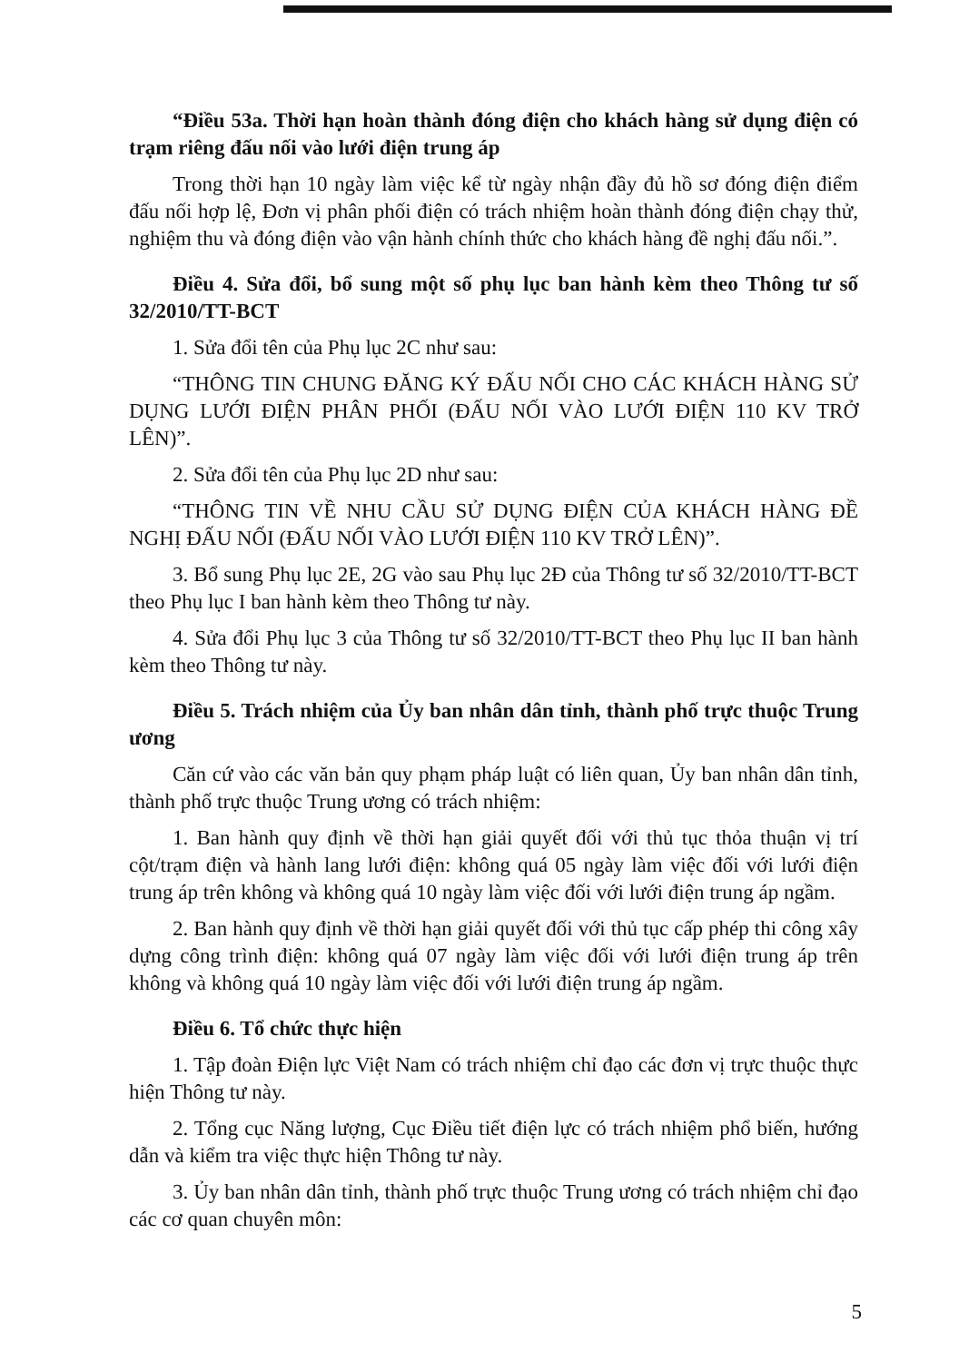“Điều 53a. Thời hạn hoàn thành đóng điện cho khách hàng sử dụng điện có trạm riêng đấu nối vào lưới điện trung áp
Trong thời hạn 10 ngày làm việc kể từ ngày nhận đầy đủ hồ sơ đóng điện điểm đấu nối hợp lệ, Đơn vị phân phối điện có trách nhiệm hoàn thành đóng điện chạy thử, nghiệm thu và đóng điện vào vận hành chính thức cho khách hàng đề nghị đấu nối.”.
Điều 4. Sửa đổi, bổ sung một số phụ lục ban hành kèm theo Thông tư số 32/2010/TT-BCT
1. Sửa đổi tên của Phụ lục 2C như sau:
“THÔNG TIN CHUNG ĐĂNG KÝ ĐẤU NỐI CHO CÁC KHÁCH HÀNG SỬ DỤNG LƯỚI ĐIỆN PHÂN PHỐI (ĐẤU NỐI VÀO LƯỚI ĐIỆN 110 KV TRỞ LÊN)”.
2. Sửa đổi tên của Phụ lục 2D như sau:
“THÔNG TIN VỀ NHU CẦU SỬ DỤNG ĐIỆN CỦA KHÁCH HÀNG ĐỀ NGHỊ ĐẤU NỐI (ĐẤU NỐI VÀO LƯỚI ĐIỆN 110 KV TRỞ LÊN)”.
3. Bổ sung Phụ lục 2E, 2G vào sau Phụ lục 2Đ của Thông tư số 32/2010/TT-BCT theo Phụ lục I ban hành kèm theo Thông tư này.
4. Sửa đổi Phụ lục 3 của Thông tư số 32/2010/TT-BCT theo Phụ lục II ban hành kèm theo Thông tư này.
Điều 5. Trách nhiệm của Ủy ban nhân dân tỉnh, thành phố trực thuộc Trung ương
Căn cứ vào các văn bản quy phạm pháp luật có liên quan, Ủy ban nhân dân tỉnh, thành phố trực thuộc Trung ương có trách nhiệm:
1. Ban hành quy định về thời hạn giải quyết đối với thủ tục thỏa thuận vị trí cột/trạm điện và hành lang lưới điện: không quá 05 ngày làm việc đối với lưới điện trung áp trên không và không quá 10 ngày làm việc đối với lưới điện trung áp ngầm.
2. Ban hành quy định về thời hạn giải quyết đối với thủ tục cấp phép thi công xây dựng công trình điện: không quá 07 ngày làm việc đối với lưới điện trung áp trên không và không quá 10 ngày làm việc đối với lưới điện trung áp ngầm.
Điều 6. Tổ chức thực hiện
1. Tập đoàn Điện lực Việt Nam có trách nhiệm chỉ đạo các đơn vị trực thuộc thực hiện Thông tư này.
2. Tổng cục Năng lượng, Cục Điều tiết điện lực có trách nhiệm phổ biến, hướng dẫn và kiểm tra việc thực hiện Thông tư này.
3. Ủy ban nhân dân tỉnh, thành phố trực thuộc Trung ương có trách nhiệm chỉ đạo các cơ quan chuyên môn:
5